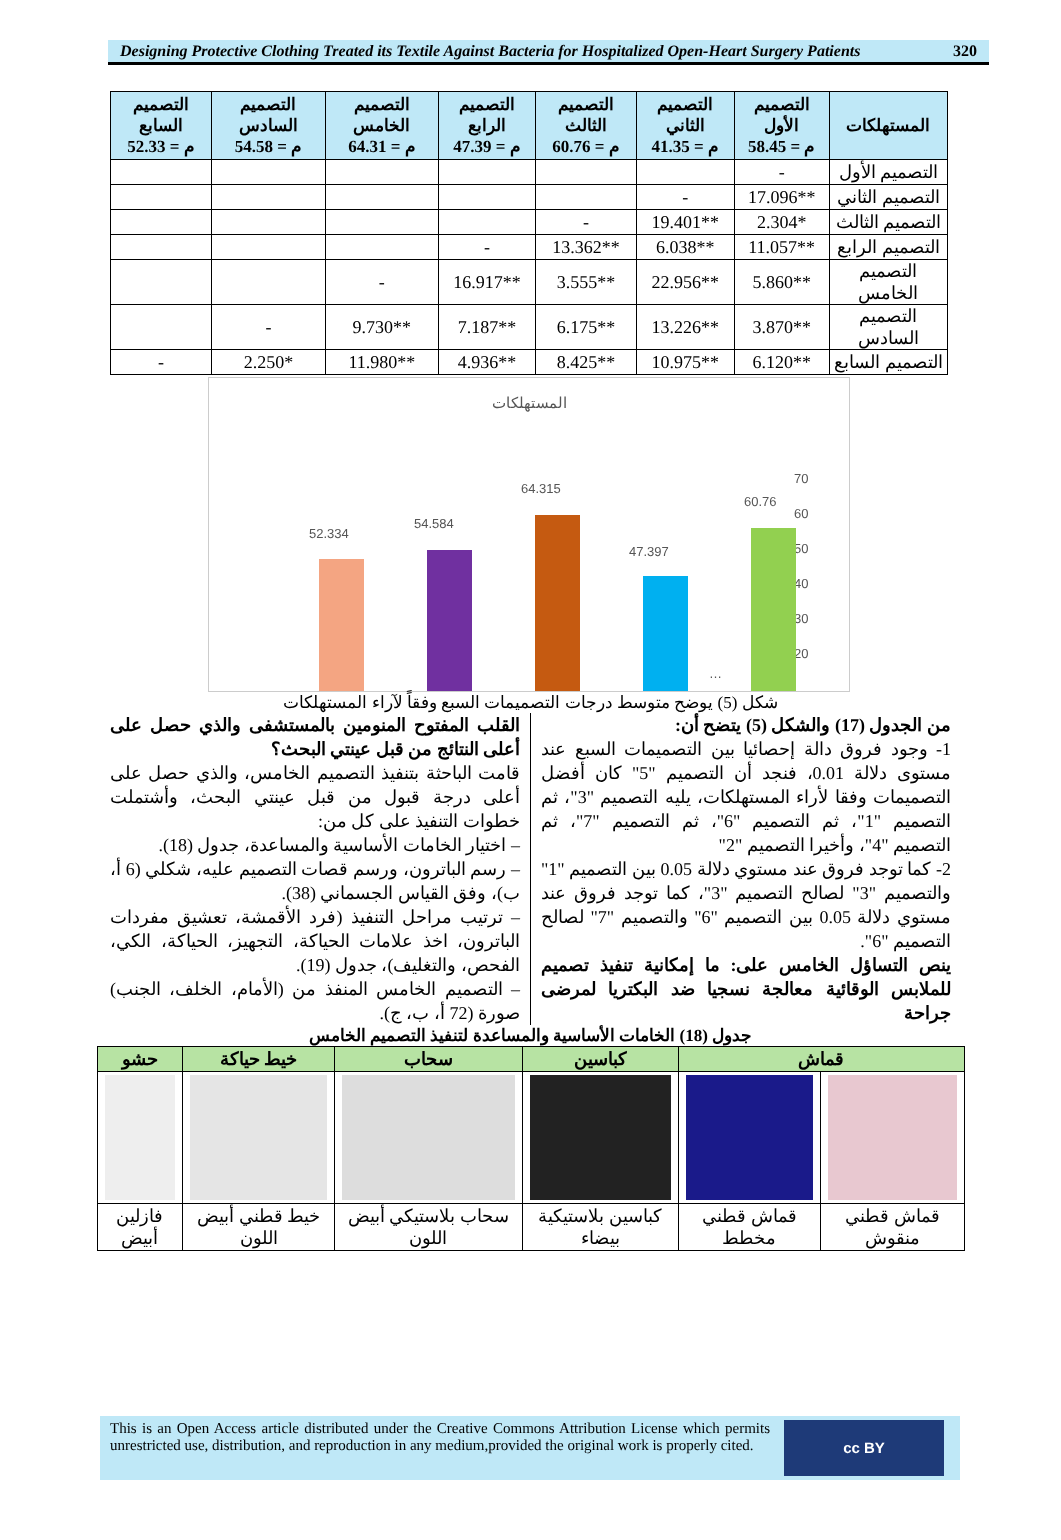Designing Protective Clothing Treated its Textile Against Bacteria for Hospitalized Open-Heart Surgery Patients 320
| المستهلكات | التصميم الأول م = 58.45 | التصميم الثاني م = 41.35 | التصميم الثالث م = 60.76 | التصميم الرابع م = 47.39 | التصميم الخامس م = 64.31 | التصميم السادس م = 54.58 | التصميم السابع م = 52.33 |
| --- | --- | --- | --- | --- | --- | --- | --- |
| التصميم الأول | - | | | | | | |
| التصميم الثاني | **17.096 | - | | | | | |
| التصميم الثالث | *2.304 | **19.401 | - | | | | |
| التصميم الرابع | **11.057 | **6.038 | **13.362 | - | | | |
| التصميم الخامس | **5.860 | **22.956 | **3.555 | **16.917 | - | | |
| التصميم السادس | **3.870 | **13.226 | **6.175 | **7.187 | **9.730 | - | |
| التصميم السابع | **6.120 | **10.975 | **8.425 | **4.936 | **11.980 | *2.250 | - |
المستهلكات
70
60
50
40
30
20
52.334
54.584
64.315
47.397
60.76
…
شكل (5) يوضح متوسط درجات التصميمات السبع وفقاً لآراء المستهلكات
من الجدول (17) والشكل (5) يتضح أن:
1- وجود فروق دالة إحصائيا بين التصميمات السبع عند مستوى دلالة 0.01، فنجد أن التصميم "5" كان أفضل التصميمات وفقا لأراء المستهلكات، يليه التصميم "3"، ثم التصميم "1"، ثم التصميم "6"، ثم التصميم "7"، ثم التصميم "4"، وأخيرا التصميم "2"
2- كما توجد فروق عند مستوي دلالة 0.05 بين التصميم "1" والتصميم "3" لصالح التصميم "3"، كما توجد فروق عند مستوي دلالة 0.05 بين التصميم "6" والتصميم "7" لصالح التصميم "6".
ينص التساؤل الخامس على: ما إمكانية تنفيذ تصميم للملابس الوقائية معالجة نسجيا ضد البكتريا لمرضى جراحة
القلب المفتوح المنومين بالمستشفى والذي حصل على أعلى النتائج من قبل عينتي البحث؟
قامت الباحثة بتنفيذ التصميم الخامس، والذي حصل على أعلى درجة قبول من قبل عينتي البحث، وأشتملت خطوات التنفيذ على كل من:
– اختيار الخامات الأساسية والمساعدة، جدول (18).
– رسم الباترون، ورسم قصات التصميم عليه، شكلي (6 أ، ب)، وفق القياس الجسماني (38).
– ترتيب مراحل التنفيذ (فرد الأقمشة، تعشيق مفردات الباترون، اخذ علامات الحياكة، التجهيز، الحياكة، الكي، الفحص، والتغليف)، جدول (19).
– التصميم الخامس المنفذ من (الأمام، الخلف، الجنب) صورة (72 أ، ب، ج).
جدول (18) الخامات الأساسية والمساعدة لتنفيذ التصميم الخامس
| قماش | | كباسين | سحاب | خيط حياكة | حشو |
| --- | --- | --- | --- | --- | --- |
| قماش قطني منقوش | قماش قطني مخطط | كباسين بلاستيكية بيضاء | سحاب بلاستيكي أبيض اللون | خيط قطني أبيض اللون | فازلين أبيض |
This is an Open Access article distributed under the Creative Commons Attribution License which permits unrestricted use, distribution, and reproduction in any medium,provided the original work is properly cited.
cc BY